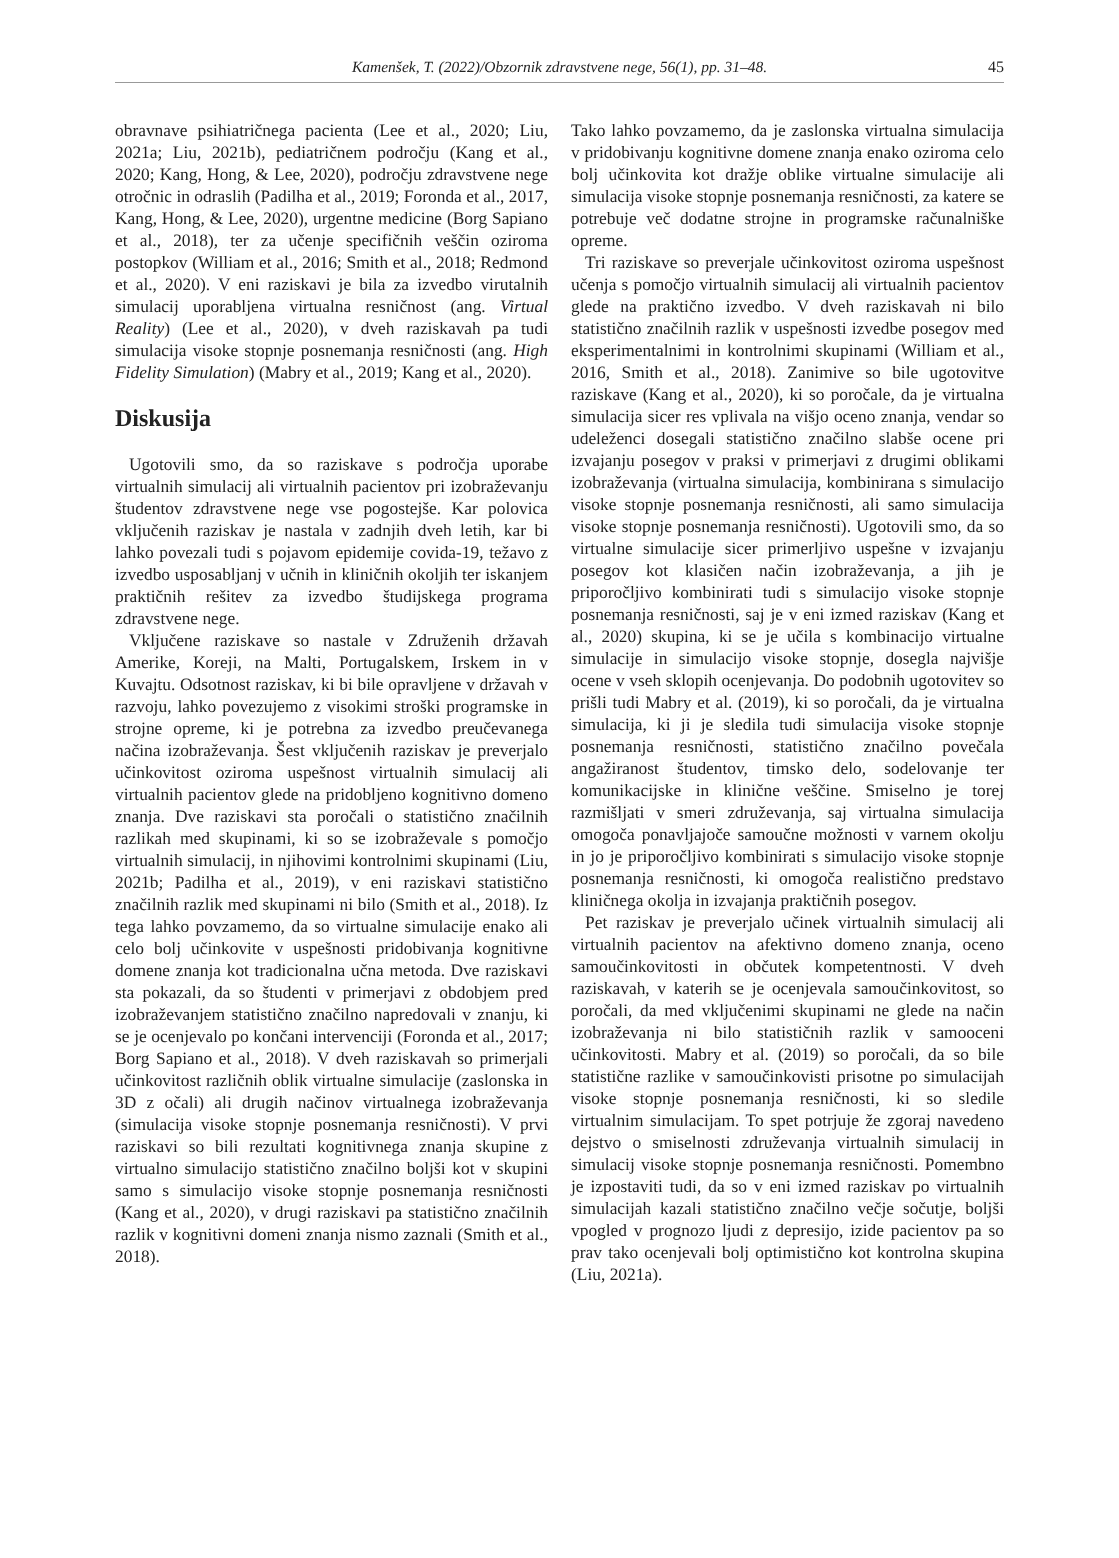Kamenšek, T. (2022)/Obzornik zdravstvene nege, 56(1), pp. 31–48. 45
obravnave psihiatričnega pacienta (Lee et al., 2020; Liu, 2021a; Liu, 2021b), pediatričnem področju (Kang et al., 2020; Kang, Hong, & Lee, 2020), področju zdravstvene nege otročnic in odraslih (Padilha et al., 2019; Foronda et al., 2017, Kang, Hong, & Lee, 2020), urgentne medicine (Borg Sapiano et al., 2018), ter za učenje specifičnih veščin oziroma postopkov (William et al., 2016; Smith et al., 2018; Redmond et al., 2020). V eni raziskavi je bila za izvedbo virutalnih simulacij uporabljena virtualna resničnost (ang. Virtual Reality) (Lee et al., 2020), v dveh raziskavah pa tudi simulacija visoke stopnje posnemanja resničnosti (ang. High Fidelity Simulation) (Mabry et al., 2019; Kang et al., 2020).
Diskusija
Ugotovili smo, da so raziskave s področja uporabe virtualnih simulacij ali virtualnih pacientov pri izobraževanju študentov zdravstvene nege vse pogostejše. Kar polovica vključenih raziskav je nastala v zadnjih dveh letih, kar bi lahko povezali tudi s pojavom epidemije covida-19, težavo z izvedbo usposabljanj v učnih in kliničnih okoljih ter iskanjem praktičnih rešitev za izvedbo študijskega programa zdravstvene nege.
Vključene raziskave so nastale v Združenih državah Amerike, Koreji, na Malti, Portugalskem, Irskem in v Kuvajtu. Odsotnost raziskav, ki bi bile opravljene v državah v razvoju, lahko povezujemo z visokimi stroški programske in strojne opreme, ki je potrebna za izvedbo preučevanega načina izobraževanja. Šest vključenih raziskav je preverjalo učinkovitost oziroma uspešnost virtualnih simulacij ali virtualnih pacientov glede na pridobljeno kognitivno domeno znanja. Dve raziskavi sta poročali o statistično značilnih razlikah med skupinami, ki so se izobraževale s pomočjo virtualnih simulacij, in njihovimi kontrolnimi skupinami (Liu, 2021b; Padilha et al., 2019), v eni raziskavi statistično značilnih razlik med skupinami ni bilo (Smith et al., 2018). Iz tega lahko povzamemo, da so virtualne simulacije enako ali celo bolj učinkovite v uspešnosti pridobivanja kognitivne domene znanja kot tradicionalna učna metoda. Dve raziskavi sta pokazali, da so študenti v primerjavi z obdobjem pred izobraževanjem statistično značilno napredovali v znanju, ki se je ocenjevalo po končani intervenciji (Foronda et al., 2017; Borg Sapiano et al., 2018). V dveh raziskavah so primerjali učinkovitost različnih oblik virtualne simulacije (zaslonska in 3D z očali) ali drugih načinov virtualnega izobraževanja (simulacija visoke stopnje posnemanja resničnosti). V prvi raziskavi so bili rezultati kognitivnega znanja skupine z virtualno simulacijo statistično značilno boljši kot v skupini samo s simulacijo visoke stopnje posnemanja resničnosti (Kang et al., 2020), v drugi raziskavi pa statistično značilnih razlik v kognitivni domeni znanja nismo zaznali (Smith et al., 2018).
Tako lahko povzamemo, da je zaslonska virtualna simulacija v pridobivanju kognitivne domene znanja enako oziroma celo bolj učinkovita kot dražje oblike virtualne simulacije ali simulacija visoke stopnje posnemanja resničnosti, za katere se potrebuje več dodatne strojne in programske računalniške opreme.
Tri raziskave so preverjale učinkovitost oziroma uspešnost učenja s pomočjo virtualnih simulacij ali virtualnih pacientov glede na praktično izvedbo. V dveh raziskavah ni bilo statistično značilnih razlik v uspešnosti izvedbe posegov med eksperimentalnimi in kontrolnimi skupinami (William et al., 2016, Smith et al., 2018). Zanimive so bile ugotovitve raziskave (Kang et al., 2020), ki so poročale, da je virtualna simulacija sicer res vplivala na višjo oceno znanja, vendar so udeleženci dosegali statistično značilno slabše ocene pri izvajanju posegov v praksi v primerjavi z drugimi oblikami izobraževanja (virtualna simulacija, kombinirana s simulacijo visoke stopnje posnemanja resničnosti, ali samo simulacija visoke stopnje posnemanja resničnosti). Ugotovili smo, da so virtualne simulacije sicer primerljivo uspešne v izvajanju posegov kot klasičen način izobraževanja, a jih je priporočljivo kombinirati tudi s simulacijo visoke stopnje posnemanja resničnosti, saj je v eni izmed raziskav (Kang et al., 2020) skupina, ki se je učila s kombinacijo virtualne simulacije in simulacijo visoke stopnje, dosegla najvišje ocene v vseh sklopih ocenjevanja. Do podobnih ugotovitev so prišli tudi Mabry et al. (2019), ki so poročali, da je virtualna simulacija, ki ji je sledila tudi simulacija visoke stopnje posnemanja resničnosti, statistično značilno povečala angažiranost študentov, timsko delo, sodelovanje ter komunikacijske in klinične veščine. Smiselno je torej razmišljati v smeri združevanja, saj virtualna simulacija omogoča ponavljajoče samoučne možnosti v varnem okolju in jo je priporočljivo kombinirati s simulacijo visoke stopnje posnemanja resničnosti, ki omogoča realistično predstavo kliničnega okolja in izvajanja praktičnih posegov.
Pet raziskav je preverjalo učinek virtualnih simulacij ali virtualnih pacientov na afektivno domeno znanja, oceno samoučinkovitosti in občutek kompetentnosti. V dveh raziskavah, v katerih se je ocenjevala samoučinkovitost, so poročali, da med vključenimi skupinami ne glede na način izobraževanja ni bilo statističnih razlik v samooceni učinkovitosti. Mabry et al. (2019) so poročali, da so bile statistične razlike v samoučinkovisti prisotne po simulacijah visoke stopnje posnemanja resničnosti, ki so sledile virtualnim simulacijam. To spet potrjuje že zgoraj navedeno dejstvo o smiselnosti združevanja virtualnih simulacij in simulacij visoke stopnje posnemanja resničnosti. Pomembno je izpostaviti tudi, da so v eni izmed raziskav po virtualnih simulacijah kazali statistično značilno večje sočutje, boljši vpogled v prognozo ljudi z depresijo, izide pacientov pa so prav tako ocenjevali bolj optimistično kot kontrolna skupina (Liu, 2021a).